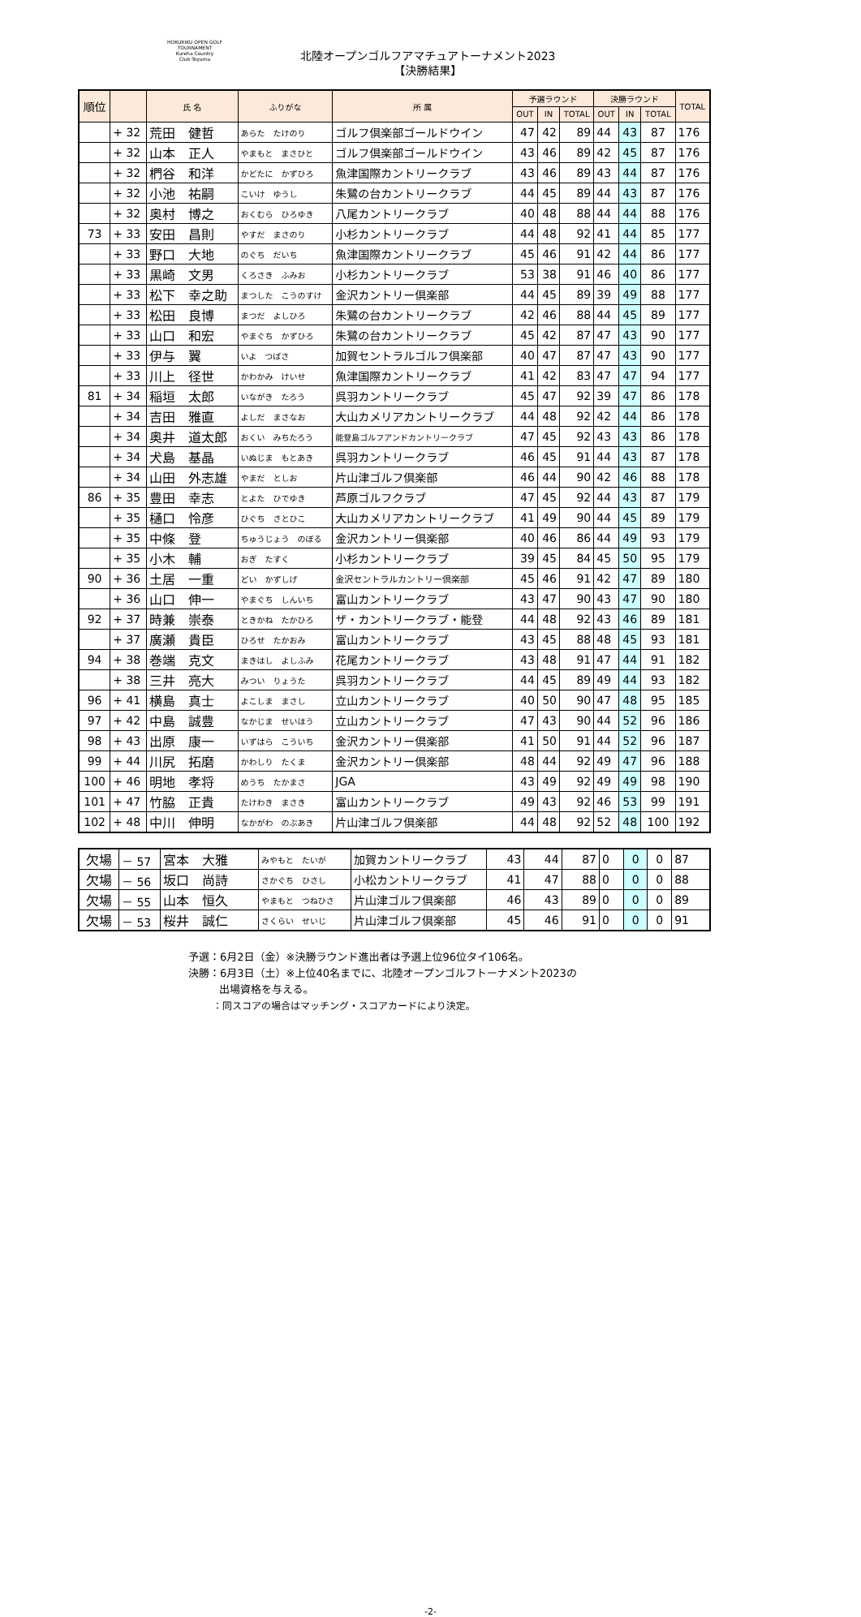HOKURIKU OPEN GOLF
TOURNAMENT
Kureha Country Club·Toyama
北陸オープンゴルフアマチュアトーナメント2023
【決勝結果】
| 順位 | | 氏 名 | ふりがな | 所 属 | 予選ラウンド | | | 決勝ラウンド | | | TOTAL |
| --- | --- | --- | --- | --- | --- | --- | --- | --- | --- | --- | --- |
| | | | | | OUT | IN | TOTAL | OUT | IN | TOTAL | |
| | + 32 | 荒田 健哲 | あらた たけのり | ゴルフ倶楽部ゴールドウイン | 47 | 42 | 89 | 44 | 43 | 87 | 176 |
| | + 32 | 山本 正人 | やまもと まさひと | ゴルフ倶楽部ゴールドウイン | 43 | 46 | 89 | 42 | 45 | 87 | 176 |
| | + 32 | 椚谷 和洋 | かどたに かずひろ | 魚津国際カントリークラブ | 43 | 46 | 89 | 43 | 44 | 87 | 176 |
| | + 32 | 小池 祐嗣 | こいけ ゆうし | 朱鷺の台カントリークラブ | 44 | 45 | 89 | 44 | 43 | 87 | 176 |
| | + 32 | 奥村 博之 | おくむら ひろゆき | 八尾カントリークラブ | 40 | 48 | 88 | 44 | 44 | 88 | 176 |
| 73 | + 33 | 安田 昌則 | やすだ まさのり | 小杉カントリークラブ | 44 | 48 | 92 | 41 | 44 | 85 | 177 |
| | + 33 | 野口 大地 | のぐち だいち | 魚津国際カントリークラブ | 45 | 46 | 91 | 42 | 44 | 86 | 177 |
| | + 33 | 黒崎 文男 | くろさき ふみお | 小杉カントリークラブ | 53 | 38 | 91 | 46 | 40 | 86 | 177 |
| | + 33 | 松下 幸之助 | まつした こうのすけ | 金沢カントリー倶楽部 | 44 | 45 | 89 | 39 | 49 | 88 | 177 |
| | + 33 | 松田 良博 | まつだ よしひろ | 朱鷺の台カントリークラブ | 42 | 46 | 88 | 44 | 45 | 89 | 177 |
| | + 33 | 山口 和宏 | やまぐち かずひろ | 朱鷺の台カントリークラブ | 45 | 42 | 87 | 47 | 43 | 90 | 177 |
| | + 33 | 伊与 翼 | いよ つばさ | 加賀セントラルゴルフ倶楽部 | 40 | 47 | 87 | 47 | 43 | 90 | 177 |
| | + 33 | 川上 径世 | かわかみ けいせ | 魚津国際カントリークラブ | 41 | 42 | 83 | 47 | 47 | 94 | 177 |
| 81 | + 34 | 稲垣 太郎 | いながき たろう | 呉羽カントリークラブ | 45 | 47 | 92 | 39 | 47 | 86 | 178 |
| | + 34 | 吉田 雅直 | よしだ まさなお | 大山カメリアカントリークラブ | 44 | 48 | 92 | 42 | 44 | 86 | 178 |
| | + 34 | 奥井 道太郎 | おくい みちたろう | 能登島ゴルフアンドカントリークラブ | 47 | 45 | 92 | 43 | 43 | 86 | 178 |
| | + 34 | 犬島 基晶 | いぬじま もとあき | 呉羽カントリークラブ | 46 | 45 | 91 | 44 | 43 | 87 | 178 |
| | + 34 | 山田 外志雄 | やまだ としお | 片山津ゴルフ倶楽部 | 46 | 44 | 90 | 42 | 46 | 88 | 178 |
| 86 | + 35 | 豊田 幸志 | とよた ひでゆき | 芦原ゴルフクラブ | 47 | 45 | 92 | 44 | 43 | 87 | 179 |
| | + 35 | 樋口 怜彦 | ひぐち さとひこ | 大山カメリアカントリークラブ | 41 | 49 | 90 | 44 | 45 | 89 | 179 |
| | + 35 | 中條 登 | ちゅうじょう のぼる | 金沢カントリー倶楽部 | 40 | 46 | 86 | 44 | 49 | 93 | 179 |
| | + 35 | 小木 輔 | おぎ たすく | 小杉カントリークラブ | 39 | 45 | 84 | 45 | 50 | 95 | 179 |
| 90 | + 36 | 土居 一重 | どい かずしげ | 金沢セントラルカントリー倶楽部 | 45 | 46 | 91 | 42 | 47 | 89 | 180 |
| | + 36 | 山口 伸一 | やまぐち しんいち | 富山カントリークラブ | 43 | 47 | 90 | 43 | 47 | 90 | 180 |
| 92 | + 37 | 時兼 崇泰 | ときかね たかひろ | ザ・カントリークラブ・能登 | 44 | 48 | 92 | 43 | 46 | 89 | 181 |
| | + 37 | 廣瀬 貴臣 | ひろせ たかおみ | 富山カントリークラブ | 43 | 45 | 88 | 48 | 45 | 93 | 181 |
| 94 | + 38 | 巻端 克文 | まきはし よしふみ | 花尾カントリークラブ | 43 | 48 | 91 | 47 | 44 | 91 | 182 |
| | + 38 | 三井 亮大 | みつい りょうた | 呉羽カントリークラブ | 44 | 45 | 89 | 49 | 44 | 93 | 182 |
| 96 | + 41 | 横島 真士 | よこしま まさし | 立山カントリークラブ | 40 | 50 | 90 | 47 | 48 | 95 | 185 |
| 97 | + 42 | 中島 誠豊 | なかじま せいほう | 立山カントリークラブ | 47 | 43 | 90 | 44 | 52 | 96 | 186 |
| 98 | + 43 | 出原 康一 | いずはら こういち | 金沢カントリー倶楽部 | 41 | 50 | 91 | 44 | 52 | 96 | 187 |
| 99 | + 44 | 川尻 拓磨 | かわしり たくま | 金沢カントリー倶楽部 | 48 | 44 | 92 | 49 | 47 | 96 | 188 |
| 100 | + 46 | 明地 孝将 | めうち たかまさ | JGA | 43 | 49 | 92 | 49 | 49 | 98 | 190 |
| 101 | + 47 | 竹脇 正貴 | たけわき まさき | 富山カントリークラブ | 49 | 43 | 92 | 46 | 53 | 99 | 191 |
| 102 | + 48 | 中川 伸明 | なかがわ のぶあき | 片山津ゴルフ倶楽部 | 44 | 48 | 92 | 52 | 48 | 100 | 192 |
| 欠場 | － 57 | 宮本 大雅 | みやもと たいが | 加賀カントリークラブ | 43 | 44 | 87 | 0 | 0 | 0 | 87 |
| 欠場 | － 56 | 坂口 尚詩 | さかぐち ひさし | 小松カントリークラブ | 41 | 47 | 88 | 0 | 0 | 0 | 88 |
| 欠場 | － 55 | 山本 恒久 | やまもと つねひさ | 片山津ゴルフ倶楽部 | 46 | 43 | 89 | 0 | 0 | 0 | 89 |
| 欠場 | － 53 | 桜井 誠仁 | さくらい せいじ | 片山津ゴルフ倶楽部 | 45 | 46 | 91 | 0 | 0 | 0 | 91 |
予選：6月2日（金）※決勝ラウンド進出者は予選上位96位タイ106名。
決勝：6月3日（土）※上位40名までに、北陸オープンゴルフトーナメント2023の
出場資格を与える。
：同スコアの場合はマッチング・スコアカードにより決定。
-2-